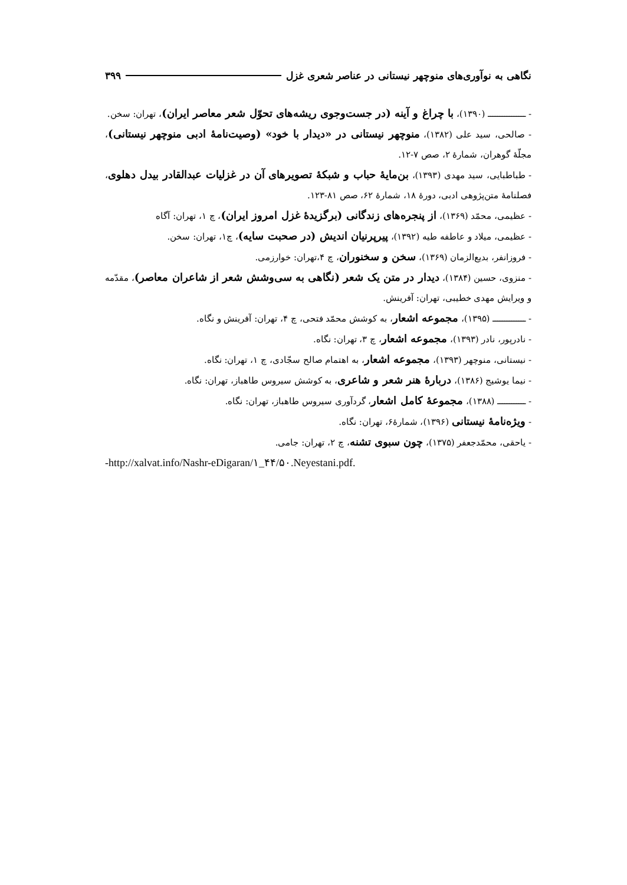نگاهی به نوآوری‌های منوچهر نیستانی در عناصر شعری غزل ۳۹۹
- ــــــــــــــــ (۱۳۹۰)، با چراغ و آینه (در جست‌وجوی ریشه‌های تحوّل شعر معاصر ایران)، تهران: سخن.
- صالحی، سید علی (۱۳۸۲)، منوچهر نیستانی در «دیدار با خود» (وصیت‌نامهٔ ادبی منوچهر نیستانی)، مجلّهٔ گوهران، شمارهٔ ۲، صص ۷-۱۲.
- طباطبایی، سید مهدی (۱۳۹۳)، بن‌مایهٔ حباب و شبکهٔ تصویرهای آن در غزلیات عبدالقادر بیدل دهلوی، فصلنامهٔ متن‌پژوهی ادبی، دورهٔ ۱۸، شمارهٔ ۶۲، صص ۸۱-۱۲۳.
- عظیمی، محمّد (۱۳۶۹)، از پنجره‌های زندگانی (برگزیدهٔ غزل امروز ایران)، چ ۱، تهران: آگاه
- عظیمی، میلاد و عاطفه طیه (۱۳۹۲)، پیرپرنیان اندیش (در صحبت سایه)، چ۱، تهران: سخن.
- فروزانفر، بدیع‌الزمان (۱۳۶۹)، سخن و سخنوران، چ ۴،تهران: خوارزمی.
- منزوی، حسین (۱۳۸۴)، دیدار در متن یک شعر (نگاهی به سی‌وشش شعر از شاعران معاصر)، مقدّمه و ویرایش مهدی خطیبی، تهران: آفرینش.
- ــــــــــــــ (۱۳۹۵)، مجموعه اشعار، به کوشش محمّد فتحی، چ ۴، تهران: آفرینش و نگاه.
- نادرپور، نادر (۱۳۹۳)، مجموعه اشعار، چ ۳، تهران: نگاه.
- نیستانی، منوچهر (۱۳۹۳)، مجموعه اشعار، به اهتمام صالح سجّادی، چ ۱، تهران: نگاه.
- نیما یوشیج (۱۳۸۶)، دربارهٔ هنر شعر و شاعری، به کوشش سیروس طاهباز، تهران: نگاه.
- ــــــــــــ (۱۳۸۸)، مجموعهٔ کامل اشعار، گردآوری سیروس طاهباز، تهران: نگاه.
- ویژه‌نامهٔ نیستانی (۱۳۹۶)، شمارهٔ۶، تهران: نگاه.
- یاحقی، محمّدجعفر (۱۳۷۵)، چون سبوی تشنه، چ ۲، تهران: جامی.
-http://xalvat.info/Nashr-eDigaran/۱_۴۴/۵۰.Neyestani.pdf.